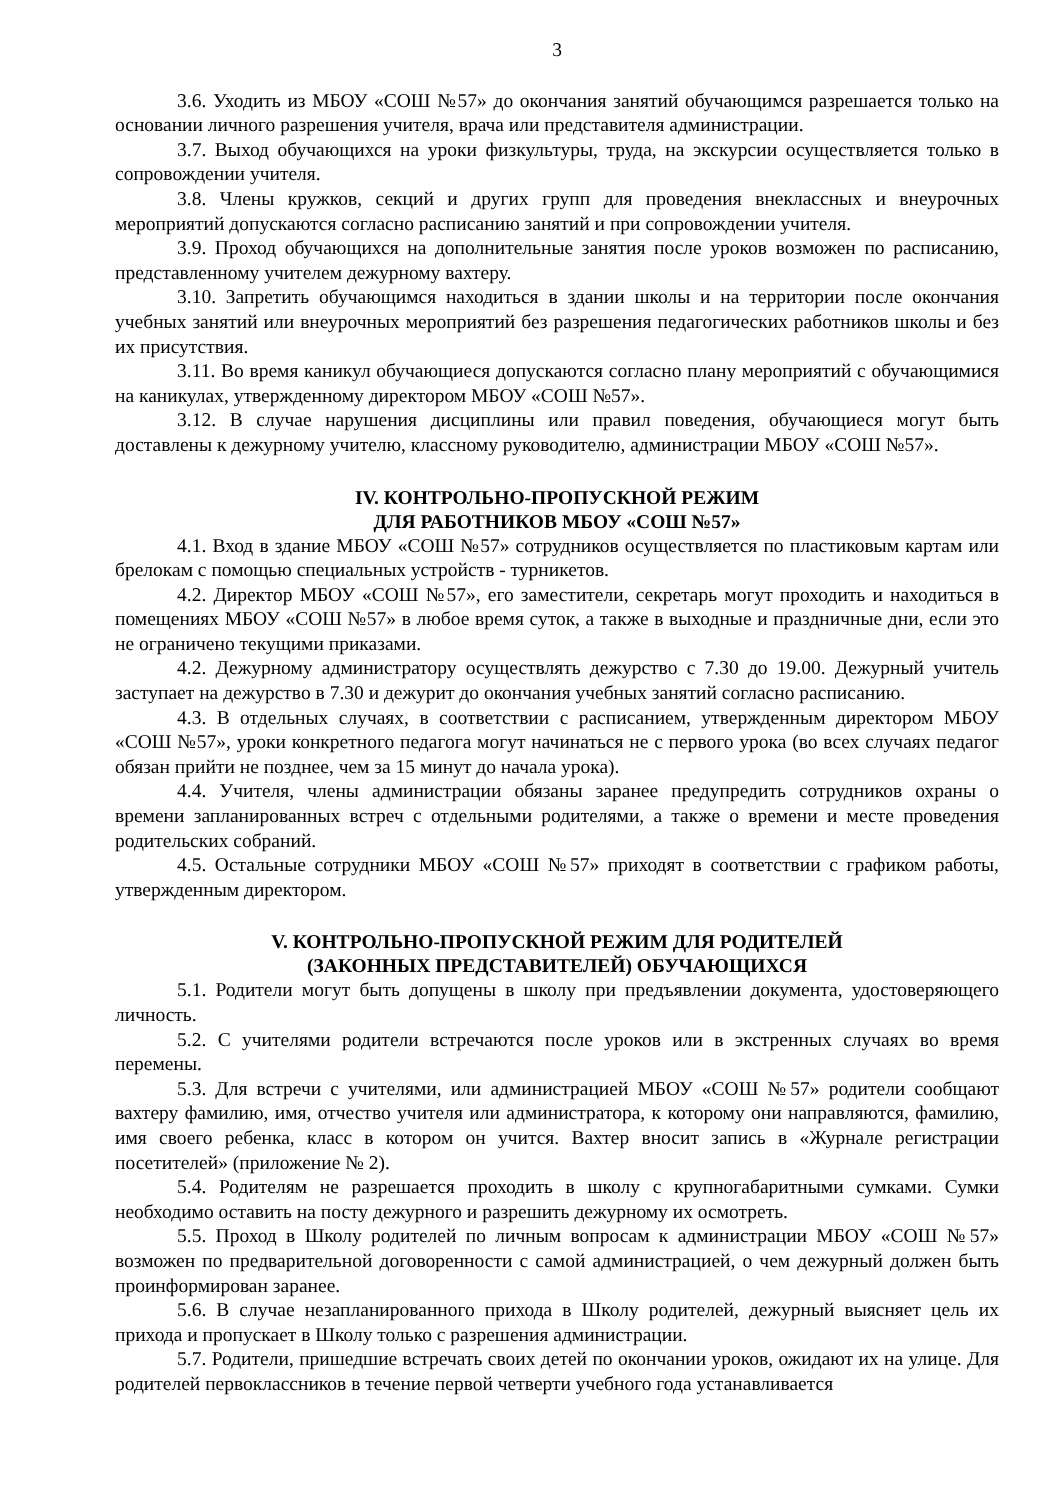3
3.6. Уходить из МБОУ «СОШ №57» до окончания занятий обучающимся разрешается только на основании личного разрешения учителя, врача или представителя администрации.
3.7. Выход обучающихся на уроки физкультуры, труда, на экскурсии осуществляется только в сопровождении учителя.
3.8. Члены кружков, секций и других групп для проведения внеклассных и внеурочных мероприятий допускаются согласно расписанию занятий и при сопровождении учителя.
3.9. Проход обучающихся на дополнительные занятия после уроков возможен по расписанию, представленному учителем дежурному вахтеру.
3.10. Запретить обучающимся находиться в здании школы и на территории после окончания учебных занятий или внеурочных мероприятий без разрешения педагогических работников школы и без их присутствия.
3.11. Во время каникул обучающиеся допускаются согласно плану мероприятий с обучающимися на каникулах, утвержденному директором МБОУ «СОШ №57».
3.12. В случае нарушения дисциплины или правил поведения, обучающиеся могут быть доставлены к дежурному учителю, классному руководителю, администрации МБОУ «СОШ №57».
IV. КОНТРОЛЬНО-ПРОПУСКНОЙ РЕЖИМ
ДЛЯ РАБОТНИКОВ МБОУ «СОШ №57»
4.1. Вход в здание МБОУ «СОШ №57» сотрудников осуществляется по пластиковым картам или брелокам с помощью специальных устройств - турникетов.
4.2. Директор МБОУ «СОШ №57», его заместители, секретарь могут проходить и находиться в помещениях МБОУ «СОШ №57» в любое время суток, а также в выходные и праздничные дни, если это не ограничено текущими приказами.
4.2. Дежурному администратору осуществлять дежурство с 7.30 до 19.00. Дежурный учитель заступает на дежурство в 7.30 и дежурит до окончания учебных занятий согласно расписанию.
4.3. В отдельных случаях, в соответствии с расписанием, утвержденным директором МБОУ «СОШ №57», уроки конкретного педагога могут начинаться не с первого урока (во всех случаях педагог обязан прийти не позднее, чем за 15 минут до начала урока).
4.4. Учителя, члены администрации обязаны заранее предупредить сотрудников охраны о времени запланированных встреч с отдельными родителями, а также о времени и месте проведения родительских собраний.
4.5. Остальные сотрудники МБОУ «СОШ №57» приходят в соответствии с графиком работы, утвержденным директором.
V. КОНТРОЛЬНО-ПРОПУСКНОЙ РЕЖИМ ДЛЯ РОДИТЕЛЕЙ
(ЗАКОННЫХ ПРЕДСТАВИТЕЛЕЙ) ОБУЧАЮЩИХСЯ
5.1. Родители могут быть допущены в школу при предъявлении документа, удостоверяющего личность.
5.2. С учителями родители встречаются после уроков или в экстренных случаях во время перемены.
5.3. Для встречи с учителями, или администрацией МБОУ «СОШ №57» родители сообщают вахтеру фамилию, имя, отчество учителя или администратора, к которому они направляются, фамилию, имя своего ребенка, класс в котором он учится. Вахтер вносит запись в «Журнале регистрации посетителей» (приложение № 2).
5.4. Родителям не разрешается проходить в школу с крупногабаритными сумками. Сумки необходимо оставить на посту дежурного и разрешить дежурному их осмотреть.
5.5. Проход в Школу родителей по личным вопросам к администрации МБОУ «СОШ №57» возможен по предварительной договоренности с самой администрацией, о чем дежурный должен быть проинформирован заранее.
5.6. В случае незапланированного прихода в Школу родителей, дежурный выясняет цель их прихода и пропускает в Школу только с разрешения администрации.
5.7. Родители, пришедшие встречать своих детей по окончании уроков, ожидают их на улице. Для родителей первоклассников в течение первой четверти учебного года устанавливается